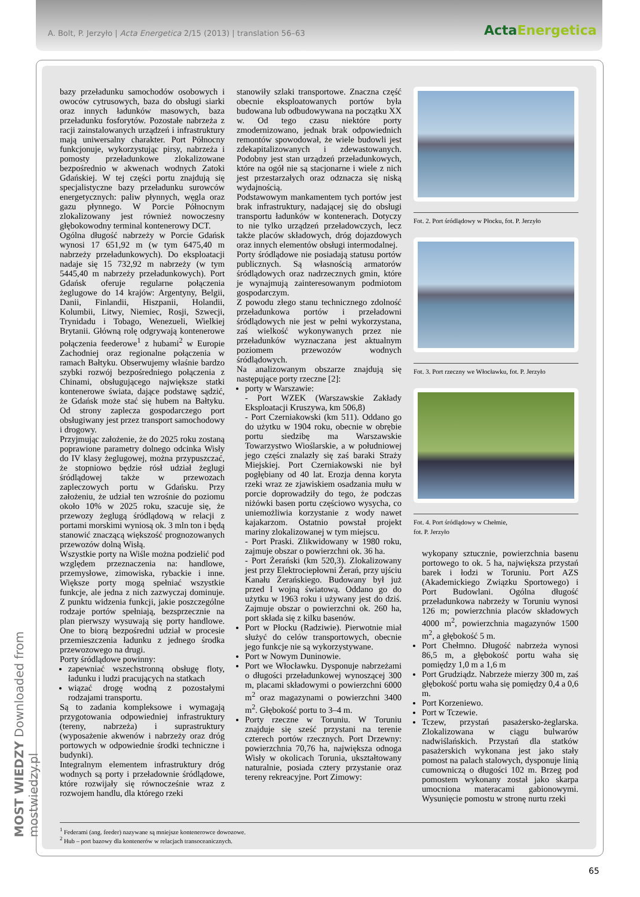A. Bolt, P. Jerzyło | Acta Energetica 2/15 (2013) | translation 56–63
ActaEnergetica
bazy przeładunku samochodów osobowych i owoców cytrusowych, baza do obsługi siarki oraz innych ładunków masowych, baza przeładunku fosforytów. Pozostałe nabrzeża z racji zainstalowanych urządzeń i infrastruktury mają uniwersalny charakter. Port Północny funkcjonuje, wykorzystując pirsy, nabrzeża i pomosty przeładunkowe zlokalizowane bezpośrednio w akwenach wodnych Zatoki Gdańskiej. W tej części portu znajdują się specjalistyczne bazy przeładunku surowców energetycznych: paliw płynnych, węgla oraz gazu płynnego. W Porcie Północnym zlokalizowany jest również nowoczesny głębokowodny terminal kontenerowy DCT.
Ogólna długość nabrzeży w Porcie Gdańsk wynosi 17 651,92 m (w tym 6475,40 m nabrzeży przeładunkowych). Do eksploatacji nadaje się 15 732,92 m nabrzeży (w tym 5445,40 m nabrzeży przeładunkowych). Port Gdańsk oferuje regularne połączenia żeglugowe do 14 krajów: Argentyny, Belgii, Danii, Finlandii, Hiszpanii, Holandii, Kolumbii, Litwy, Niemiec, Rosji, Szwecji, Trynidadu i Tobago, Wenezueli, Wielkiej Brytanii. Główną rolę odgrywają kontenerowe połączenia feederowe<sup>1</sup> z hubami<sup>2</sup> w Europie Zachodniej oraz regionalne połączenia w ramach Bałtyku. Obserwujemy właśnie bardzo szybki rozwój bezpośredniego połączenia z Chinami, obsługującego największe statki kontenerowe świata, dające podstawę sądzić, że Gdańsk może stać się hubem na Bałtyku. Od strony zaplecza gospodarczego port obsługiwany jest przez transport samochodowy i drogowy.
Przyjmując założenie, że do 2025 roku zostaną poprawione parametry dolnego odcinka Wisły do IV klasy żeglugowej, można przypuszczać, że stopniowo będzie rósł udział żeglugi śródlądowej także w przewozach zapleczowych portu w Gdańsku. Przy założeniu, że udział ten wzrośnie do poziomu około 10% w 2025 roku, szacuje się, że przewozy żeglugą śródlądową w relacji z portami morskimi wyniosą ok. 3 mln ton i będą stanowić znaczącą większość prognozowanych przewozów dolną Wisłą.
Wszystkie porty na Wiśle można podzielić pod względem przeznaczenia na: handlowe, przemysłowe, zimowiska, rybackie i inne. Większe porty mogą spełniać wszystkie funkcje, ale jedna z nich zazwyczaj dominuje. Z punktu widzenia funkcji, jakie poszczególne rodzaje portów spełniają, bezsprzecznie na plan pierwszy wysuwają się porty handlowe. One to biorą bezpośredni udział w procesie przemieszczenia ładunku z jednego środka przewozowego na drugi.
Porty śródlądowe powinny:
zapewniać wszechstronną obsługę floty, ładunku i ludzi pracujących na statkach
wiązać drogę wodną z pozostałymi rodzajami transportu.
Są to zadania kompleksowe i wymagają przygotowania odpowiedniej infrastruktury (tereny, nabrzeża) i suprastruktury (wyposażenie akwenów i nabrzeży oraz dróg portowych w odpowiednie środki techniczne i budynki).
Integralnym elementem infrastruktury dróg wodnych są porty i przeładownie śródlądowe, które rozwijały się równocześnie wraz z rozwojem handlu, dla którego rzeki
stanowiły szlaki transportowe. Znaczna część obecnie eksploatowanych portów była budowana lub odbudowywana na początku XX w. Od tego czasu niektóre porty zmodernizowano, jednak brak odpowiednich remontów spowodował, że wiele budowli jest zdekapitalizowanych i zdewastowanych. Podobny jest stan urządzeń przeładunkowych, które na ogół nie są stacjonarne i wiele z nich jest przestarzałych oraz odznacza się niską wydajnością.
Podstawowym mankamentem tych portów jest brak infrastruktury, nadającej się do obsługi transportu ładunków w kontenerach. Dotyczy to nie tylko urządzeń przeładowczych, lecz także placów składowych, dróg dojazdowych oraz innych elementów obsługi intermodalnej.
Porty śródlądowe nie posiadają statusu portów publicznych. Są własnością armatorów śródlądowych oraz nadrzecznych gmin, które je wynajmują zainteresowanym podmiotom gospodarczym.
Z powodu złego stanu technicznego zdolność przeładunkowa portów i przeładowni śródlądowych nie jest w pełni wykorzystana, zaś wielkość wykonywanych przez nie przeładunków wyznaczana jest aktualnym poziomem przewozów wodnych śródlądowych.
Na analizowanym obszarze znajdują się następujące porty rzeczne [2]:
porty w Warszawie:
- Port WZEK (Warszawskie Zakłady Eksploatacji Kruszywa, km 506,8)
- Port Czerniakowski (km 511). Oddano go do użytku w 1904 roku, obecnie w obrębie portu siedzibę ma Warszawskie Towarzystwo Wioślarskie, a w południowej jego części znalazły się zaś baraki Straży Miejskiej. Port Czerniakowski nie był pogłębiany od 40 lat. Erozja denna koryta rzeki wraz ze zjawiskiem osadzania mułu w porcie doprowadziły do tego, że podczas niżówki basen portu częściowo wysycha, co uniemożliwia korzystanie z wody nawet kajakarzom. Ostatnio powstał projekt mariny zlokalizowanej w tym miejscu.
- Port Praski. Zlikwidowany w 1980 roku, zajmuje obszar o powierzchni ok. 36 ha.
- Port Żerański (km 520,3). Zlokalizowany jest przy Elektrociepłowni Żerań, przy ujściu Kanału Żerańskiego. Budowany był już przed I wojną światową. Oddano go do użytku w 1963 roku i używany jest do dziś. Zajmuje obszar o powierzchni ok. 260 ha, port składa się z kilku basenów.
Port w Płocku (Radziwie). Pierwotnie miał służyć do celów transportowych, obecnie jego funkcje nie są wykorzystywane.
Port w Nowym Duninowie.
Port we Włocławku. Dysponuje nabrzeżami o długości przeładunkowej wynoszącej 300 m, placami składowymi o powierzchni 6000 m<sup>2</sup> oraz magazynami o powierzchni 3400 m<sup>2</sup>. Głębokość portu to 3–4 m.
Porty rzeczne w Toruniu. W Toruniu znajduje się sześć przystani na terenie czterech portów rzecznych. Port Drzewny: powierzchnia 70,76 ha, największa odnoga Wisły w okolicach Torunia, ukształtowany naturalnie, posiada cztery przystanie oraz tereny rekreacyjne. Port Zimowy:
Fot. 2. Port śródlądowy w Płocku, fot. P. Jerzyło
Fot. 3. Port rzeczny we Włocławku, fot. P. Jerzyło
Fot. 4. Port śródlądowy w Chełmie,
fot. P. Jerzyło
wykopany sztucznie, powierzchnia basenu portowego to ok. 5 ha, największa przystań barek i łodzi w Toruniu. Port AZS (Akademickiego Związku Sportowego) i Port Budowlani. Ogólna długość przeładunkowa nabrzeży w Toruniu wynosi 126 m; powierzchnia placów składowych 4000 m<sup>2</sup>, powierzchnia magazynów 1500 m<sup>2</sup>, a głębokość 5 m.
Port Chełmno. Długość nabrzeża wynosi 86,5 m, a głębokość portu waha się pomiędzy 1,0 m a 1,6 m
Port Grudziądz. Nabrzeże mierzy 300 m, zaś głębokość portu waha się pomiędzy 0,4 a 0,6 m.
Port Korzeniewo.
Port w Tczewie.
Tczew, przystań pasażersko-żeglarska. Zlokalizowana w ciągu bulwarów nadwiślańskich. Przystań dla statków pasażerskich wykonana jest jako stały pomost na palach stalowych, dysponuje linią cumowniczą o długości 102 m. Brzeg pod pomostem wykonany został jako skarpa umocniona materacami gabionowymi. Wysunięcie pomostu w stronę nurtu rzeki
<sup>1</sup> Federami (ang. feeder) nazywane są mniejsze kontenerowce dowozowe.
<sup>2</sup> Hub – port bazowy dla kontenerów w relacjach transoceanicznych.
MOST WIEDZY Downloaded from mostwiedzy.pl
65